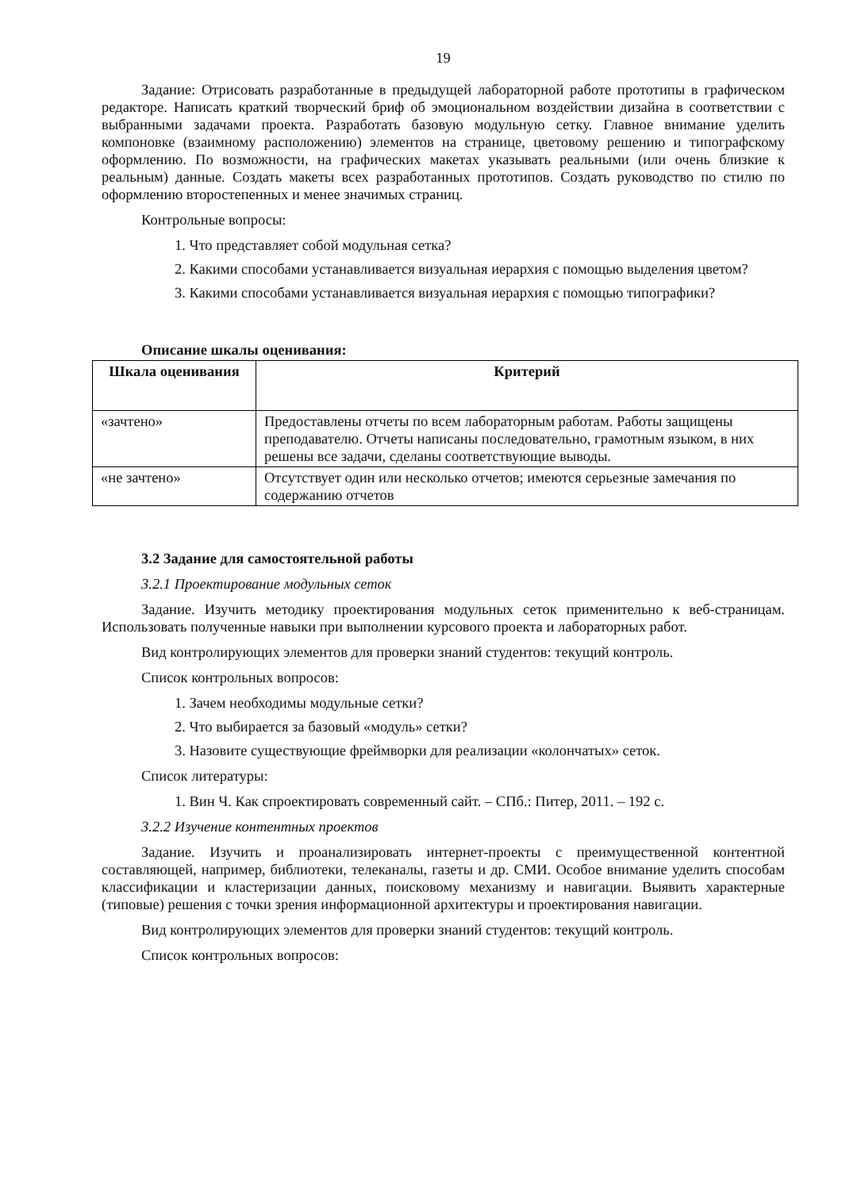19
Задание: Отрисовать разработанные в предыдущей лабораторной работе прототипы в графическом редакторе. Написать краткий творческий бриф об эмоциональном воздействии дизайна в соответствии с выбранными задачами проекта. Разработать базовую модульную сетку. Главное внимание уделить компоновке (взаимному расположению) элементов на странице, цветовому решению и типографскому оформлению. По возможности, на графических макетах указывать реальными (или очень близкие к реальным) данные. Создать макеты всех разработанных прототипов. Создать руководство по стилю по оформлению второстепенных и менее значимых страниц.
Контрольные вопросы:
1. Что представляет собой модульная сетка?
2. Какими способами устанавливается визуальная иерархия с помощью выделения цветом?
3. Какими способами устанавливается визуальная иерархия с помощью типографики?
Описание шкалы оценивания:
| Шкала оценивания | Критерий |
| --- | --- |
| «зачтено» | Предоставлены отчеты по всем лабораторным работам. Работы защищены преподавателю. Отчеты написаны последовательно, грамотным языком, в них решены все задачи, сделаны соответствующие выводы. |
| «не зачтено» | Отсутствует один или несколько отчетов; имеются серьезные замечания по содержанию отчетов |
3.2 Задание для самостоятельной работы
3.2.1 Проектирование модульных сеток
Задание. Изучить методику проектирования модульных сеток применительно к веб-страницам. Использовать полученные навыки при выполнении курсового проекта и лабораторных работ.
Вид контролирующих элементов для проверки знаний студентов: текущий контроль.
Список контрольных вопросов:
1. Зачем необходимы модульные сетки?
2. Что выбирается за базовый «модуль» сетки?
3. Назовите существующие фреймворки для реализации «колончатых» сеток.
Список литературы:
1. Вин Ч. Как спроектировать современный сайт. – СПб.: Питер, 2011. – 192 с.
3.2.2 Изучение контентных проектов
Задание. Изучить и проанализировать интернет-проекты с преимущественной контентной составляющей, например, библиотеки, телеканалы, газеты и др. СМИ. Особое внимание уделить способам классификации и кластеризации данных, поисковому механизму и навигации. Выявить характерные (типовые) решения с точки зрения информационной архитектуры и проектирования навигации.
Вид контролирующих элементов для проверки знаний студентов: текущий контроль.
Список контрольных вопросов: